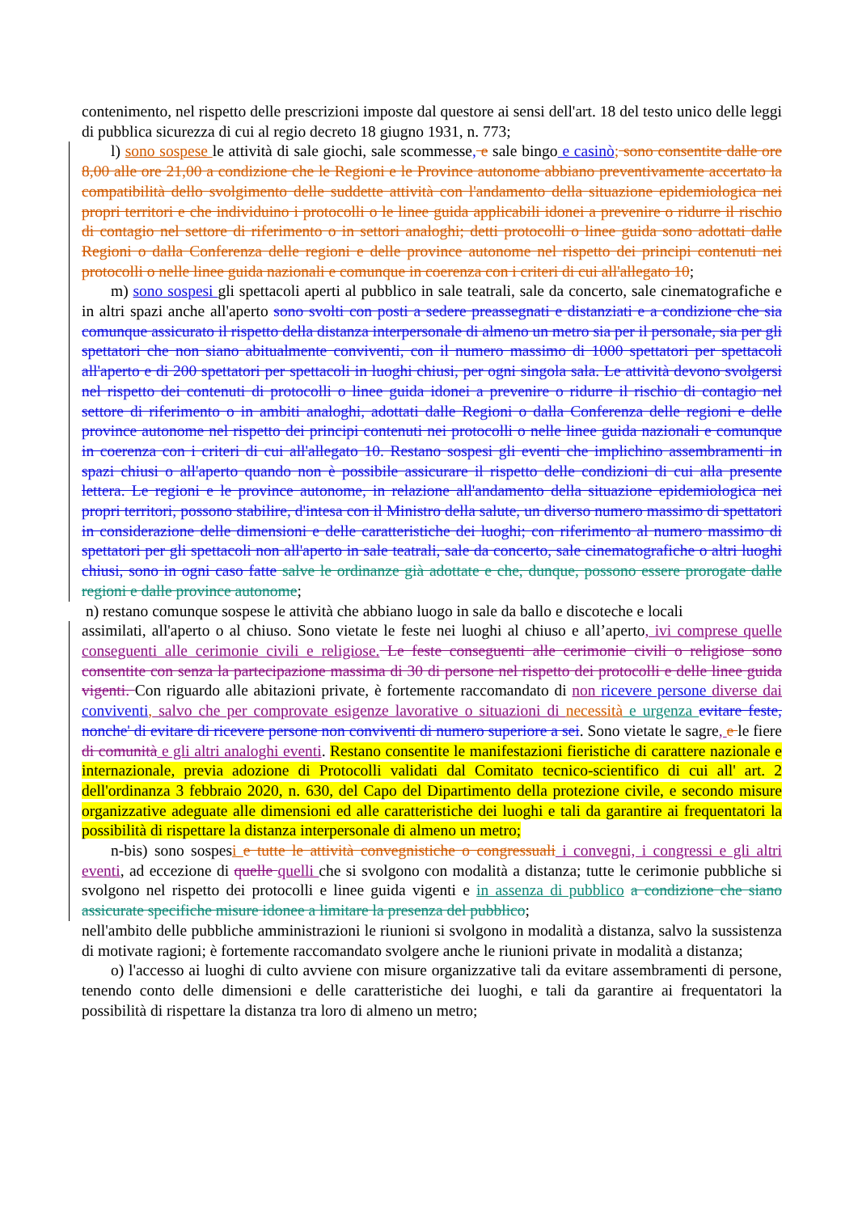contenimento, nel rispetto delle prescrizioni imposte dal questore ai sensi dell'art. 18 del testo unico delle leggi di pubblica sicurezza di cui al regio decreto 18 giugno 1931, n. 773;
l) sono sospese le attività di sale giochi, sale scommesse, e sale bingo e casinò; sono consentite dalle ore 8,00 alle ore 21,00 a condizione che le Regioni e le Province autonome abbiano preventivamente accertato la compatibilità dello svolgimento delle suddette attività con l'andamento della situazione epidemiologica nei propri territori e che individuino i protocolli o le linee guida applicabili idonei a prevenire o ridurre il rischio di contagio nel settore di riferimento o in settori analoghi; detti protocolli o linee guida sono adottati dalle Regioni o dalla Conferenza delle regioni e delle province autonome nel rispetto dei principi contenuti nei protocolli o nelle linee guida nazionali e comunque in coerenza con i criteri di cui all'allegato 10;
m) sono sospesi gli spettacoli aperti al pubblico in sale teatrali, sale da concerto, sale cinematografiche e in altri spazi anche all'aperto sono svolti con posti a sedere preassegnati e distanziati e a condizione che sia comunque assicurato il rispetto della distanza interpersonale di almeno un metro sia per il personale, sia per gli spettatori che non siano abitualmente conviventi, con il numero massimo di 1000 spettatori per spettacoli all'aperto e di 200 spettatori per spettacoli in luoghi chiusi, per ogni singola sala. Le attività devono svolgersi nel rispetto dei contenuti di protocolli o linee guida idonei a prevenire o ridurre il rischio di contagio nel settore di riferimento o in ambiti analoghi, adottati dalle Regioni o dalla Conferenza delle regioni e delle province autonome nel rispetto dei principi contenuti nei protocolli o nelle linee guida nazionali e comunque in coerenza con i criteri di cui all'allegato 10. Restano sospesi gli eventi che implichino assembramenti in spazi chiusi o all'aperto quando non è possibile assicurare il rispetto delle condizioni di cui alla presente lettera. Le regioni e le province autonome, in relazione all'andamento della situazione epidemiologica nei propri territori, possono stabilire, d'intesa con il Ministro della salute, un diverso numero massimo di spettatori in considerazione delle dimensioni e delle caratteristiche dei luoghi; con riferimento al numero massimo di spettatori per gli spettacoli non all'aperto in sale teatrali, sale da concerto, sale cinematografiche o altri luoghi chiusi, sono in ogni caso fatte salve le ordinanze già adottate e che, dunque, possono essere prorogate dalle regioni e dalle province autonome;
n) restano comunque sospese le attività che abbiano luogo in sale da ballo e discoteche e locali
assimilati, all'aperto o al chiuso. Sono vietate le feste nei luoghi al chiuso e all’aperto, ivi comprese quelle conseguenti alle cerimonie civili e religiose. Le feste conseguenti alle cerimonie civili o religiose sono consentite con senza la partecipazione massima di 30 di persone nel rispetto dei protocolli e delle linee guida vigenti. Con riguardo alle abitazioni private, è fortemente raccomandato di non ricevere persone diverse dai conviventi, salvo che per comprovate esigenze lavorative o situazioni di necessità e urgenza evitare feste, nonche' di evitare di ricevere persone non conviventi di numero superiore a sei. Sono vietate le sagre, e le fiere di comunità e gli altri analoghi eventi. Restano consentite le manifestazioni fieristiche di carattere nazionale e internazionale, previa adozione di Protocolli validati dal Comitato tecnico-scientifico di cui all' art. 2 dell'ordinanza 3 febbraio 2020, n. 630, del Capo del Dipartimento della protezione civile, e secondo misure organizzative adeguate alle dimensioni ed alle caratteristiche dei luoghi e tali da garantire ai frequentatori la possibilità di rispettare la distanza interpersonale di almeno un metro;
n-bis) sono sospesi e tutte le attività convegnistiche o congressuali i convegni, i congressi e gli altri eventi, ad eccezione di quelle quelli che si svolgono con modalità a distanza; tutte le cerimonie pubbliche si svolgono nel rispetto dei protocolli e linee guida vigenti e in assenza di pubblico a condizione che siano assicurate specifiche misure idonee a limitare la presenza del pubblico;
nell'ambito delle pubbliche amministrazioni le riunioni si svolgono in modalità a distanza, salvo la sussistenza di motivate ragioni; è fortemente raccomandato svolgere anche le riunioni private in modalità a distanza;
o) l'accesso ai luoghi di culto avviene con misure organizzative tali da evitare assembramenti di persone, tenendo conto delle dimensioni e delle caratteristiche dei luoghi, e tali da garantire ai frequentatori la possibilità di rispettare la distanza tra loro di almeno un metro;